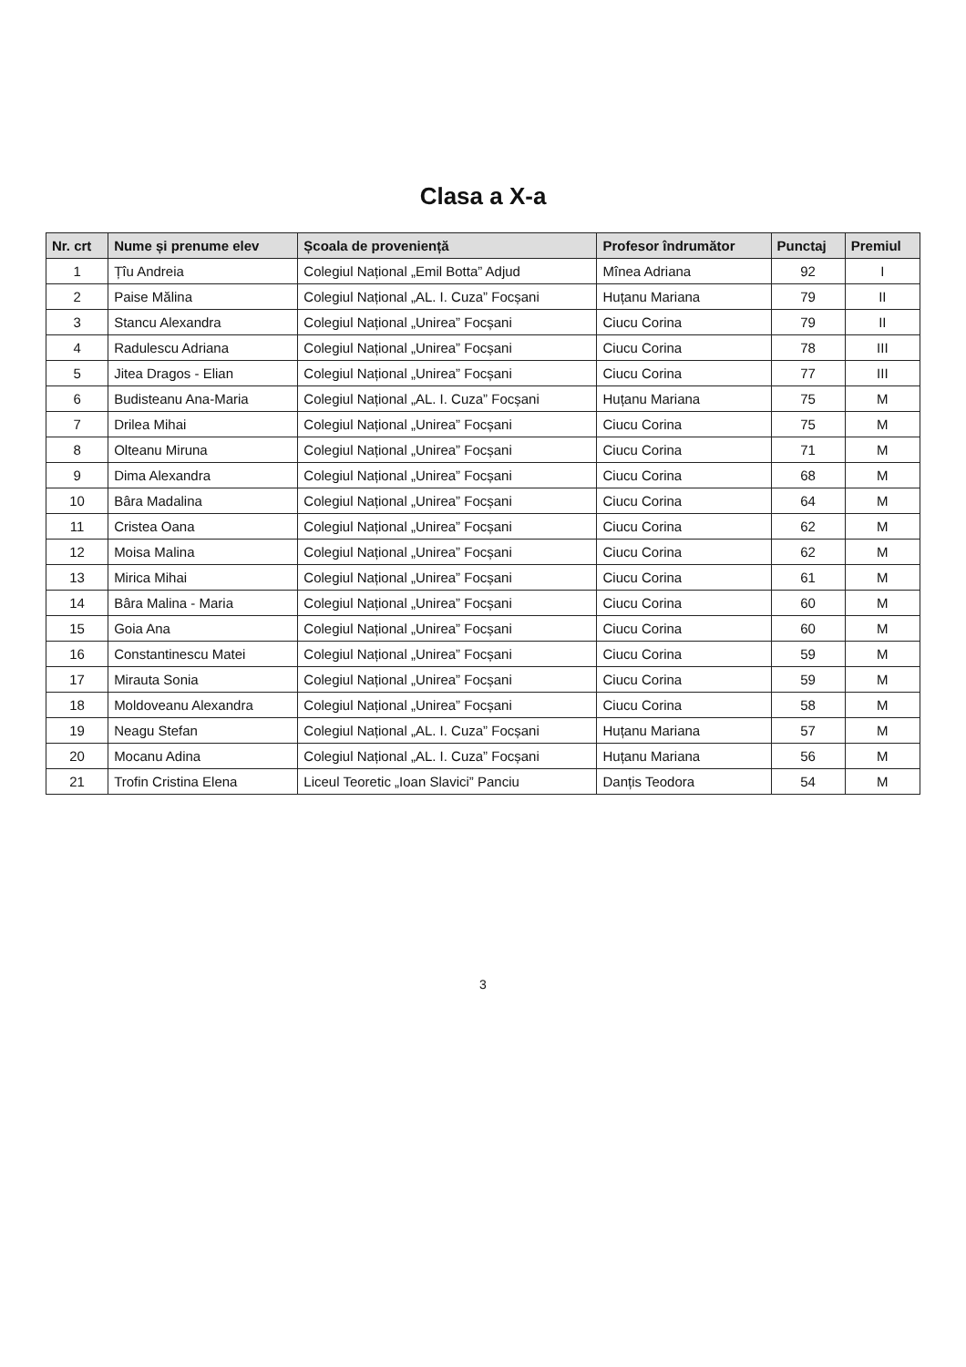Clasa a X-a
| Nr. crt | Nume și prenume elev | Școala de proveniență | Profesor îndrumător | Punctaj | Premiul |
| --- | --- | --- | --- | --- | --- |
| 1 | Țîu Andreia | Colegiul Național „Emil Botta” Adjud | Mînea Adriana | 92 | I |
| 2 | Paise Mălina | Colegiul Național „AL. I. Cuza” Focșani | Huțanu Mariana | 79 | II |
| 3 | Stancu Alexandra | Colegiul Național „Unirea” Focșani | Ciucu Corina | 79 | II |
| 4 | Radulescu Adriana | Colegiul Național „Unirea” Focșani | Ciucu Corina | 78 | III |
| 5 | Jitea Dragos - Elian | Colegiul Național „Unirea” Focșani | Ciucu Corina | 77 | III |
| 6 | Budisteanu Ana-Maria | Colegiul Național „AL. I. Cuza” Focșani | Huțanu Mariana | 75 | M |
| 7 | Drilea Mihai | Colegiul Național „Unirea” Focșani | Ciucu Corina | 75 | M |
| 8 | Olteanu Miruna | Colegiul Național „Unirea” Focșani | Ciucu Corina | 71 | M |
| 9 | Dima Alexandra | Colegiul Național „Unirea” Focșani | Ciucu Corina | 68 | M |
| 10 | Bâra Madalina | Colegiul Național „Unirea” Focșani | Ciucu Corina | 64 | M |
| 11 | Cristea Oana | Colegiul Național „Unirea” Focșani | Ciucu Corina | 62 | M |
| 12 | Moisa Malina | Colegiul Național „Unirea” Focșani | Ciucu Corina | 62 | M |
| 13 | Mirica Mihai | Colegiul Național „Unirea” Focșani | Ciucu Corina | 61 | M |
| 14 | Bâra Malina - Maria | Colegiul Național „Unirea” Focșani | Ciucu Corina | 60 | M |
| 15 | Goia Ana | Colegiul Național „Unirea” Focșani | Ciucu Corina | 60 | M |
| 16 | Constantinescu Matei | Colegiul Național „Unirea” Focșani | Ciucu Corina | 59 | M |
| 17 | Mirauta Sonia | Colegiul Național „Unirea” Focșani | Ciucu Corina | 59 | M |
| 18 | Moldoveanu Alexandra | Colegiul Național „Unirea” Focșani | Ciucu Corina | 58 | M |
| 19 | Neagu Stefan | Colegiul Național „AL. I. Cuza” Focșani | Huțanu Mariana | 57 | M |
| 20 | Mocanu Adina | Colegiul Național „AL. I. Cuza” Focșani | Huțanu Mariana | 56 | M |
| 21 | Trofin Cristina Elena | Liceul Teoretic „Ioan Slavici” Panciu | Danțis Teodora | 54 | M |
3